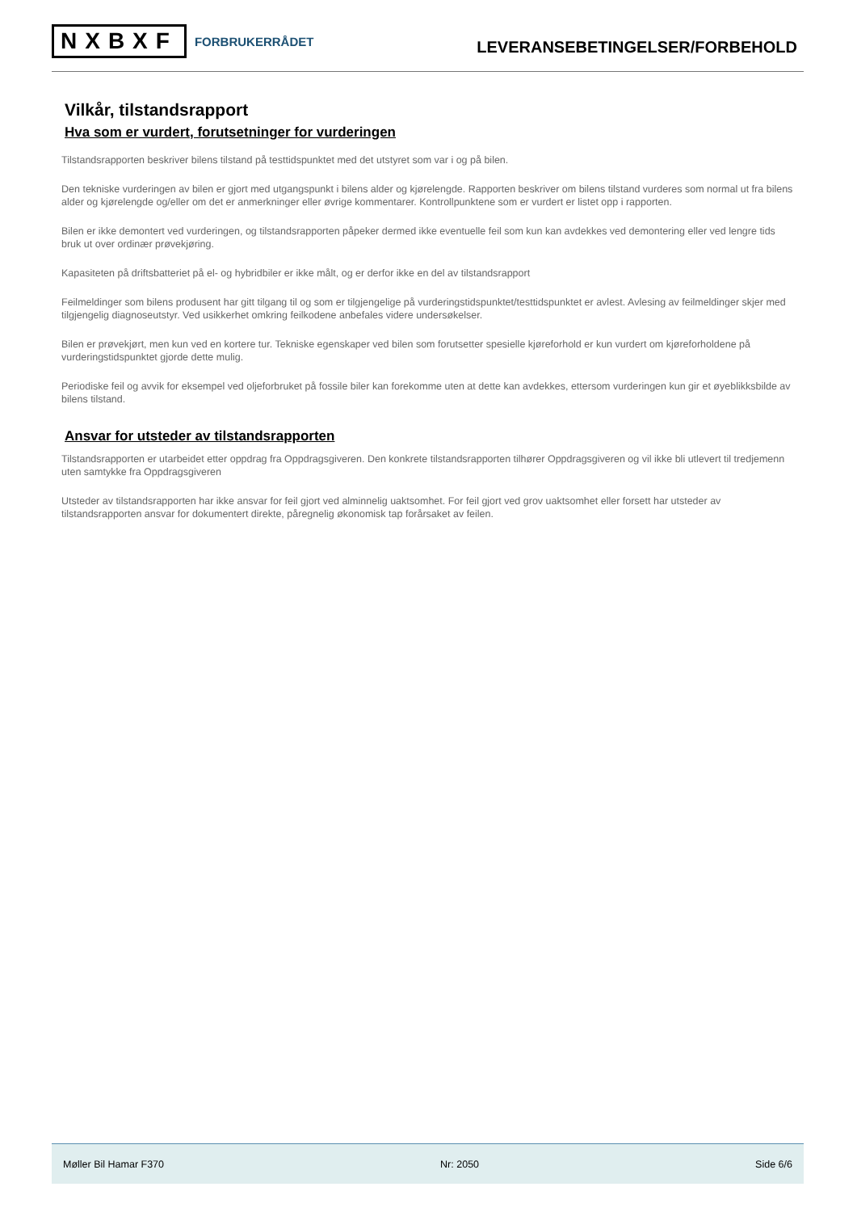NXBXF FORBRUKERRÅDET
LEVERANSEBETINGELSER/FORBEHOLD
Vilkår, tilstandsrapport
Hva som er vurdert, forutsetninger for vurderingen
Tilstandsrapporten beskriver bilens tilstand på testtidspunktet med det utstyret som var i og på bilen.
Den tekniske vurderingen av bilen er gjort med utgangspunkt i bilens alder og kjørelengde. Rapporten beskriver om bilens tilstand vurderes som normal ut fra bilens alder og kjørelengde og/eller om det er anmerkninger eller øvrige kommentarer. Kontrollpunktene som er vurdert er listet opp i rapporten.
Bilen er ikke demontert ved vurderingen, og tilstandsrapporten påpeker dermed ikke eventuelle feil som kun kan avdekkes ved demontering eller ved lengre tids bruk ut over ordinær prøvekjøring.
Kapasiteten på driftsbatteriet på el- og hybridbiler er ikke målt, og er derfor ikke en del av tilstandsrapport
Feilmeldinger som bilens produsent har gitt tilgang til og som er tilgjengelige på vurderingstidspunktet/testtidspunktet er avlest. Avlesing av feilmeldinger skjer med tilgjengelig diagnoseutstyr. Ved usikkerhet omkring feilkodene anbefales videre undersøkelser.
Bilen er prøvekjørt, men kun ved en kortere tur. Tekniske egenskaper ved bilen som forutsetter spesielle kjøreforhold er kun vurdert om kjøreforholdene på vurderingstidspunktet gjorde dette mulig.
Periodiske feil og avvik for eksempel ved oljeforbruket på fossile biler kan forekomme uten at dette kan avdekkes, ettersom vurderingen kun gir et øyeblikksbilde av bilens tilstand.
Ansvar for utsteder av tilstandsrapporten
Tilstandsrapporten er utarbeidet etter oppdrag fra Oppdragsgiveren. Den konkrete tilstandsrapporten tilhører Oppdragsgiveren og vil ikke bli utlevert til tredjemenn uten samtykke fra Oppdragsgiveren
Utsteder av tilstandsrapporten har ikke ansvar for feil gjort ved alminnelig uaktsomhet. For feil gjort ved grov uaktsomhet eller forsett har utsteder av tilstandsrapporten ansvar for dokumentert direkte, påregnelig økonomisk tap forårsaket av feilen.
Møller Bil Hamar F370 Nr: 2050 Side 6/6